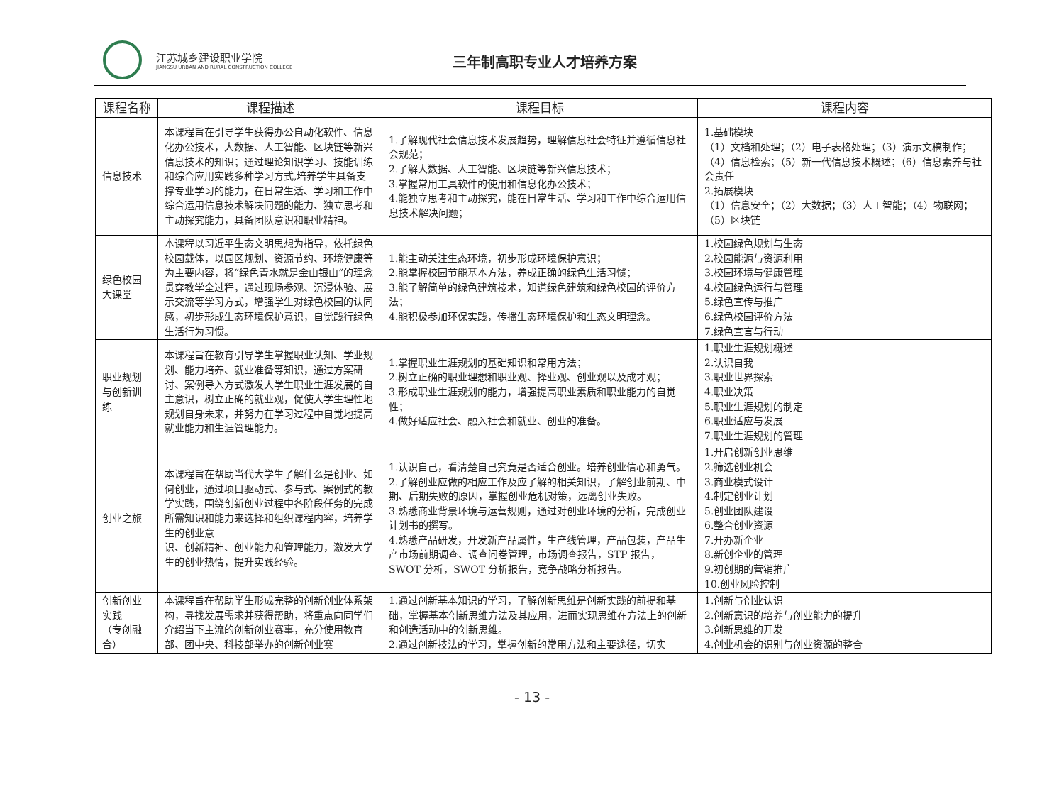江苏城乡建设职业学院
JIANGSU URBAN AND RURAL CONSTRUCTION COLLEGE
三年制高职专业人才培养方案
| 课程名称 | 课程描述 | 课程目标 | 课程内容 |
| --- | --- | --- | --- |
| 信息技术 | 本课程旨在引导学生获得办公自动化软件、信息化办公技术，大数据、人工智能、区块链等新兴信息技术的知识；通过理论知识学习、技能训练和综合应用实践多种学习方式,培养学生具备支撑专业学习的能力，在日常生活、学习和工作中综合运用信息技术解决问题的能力、独立思考和主动探究能力，具备团队意识和职业精神。 | 1.了解现代社会信息技术发展趋势，理解信息社会特征并遵循信息社会规范； 2.了解大数据、人工智能、区块链等新兴信息技术； 3.掌握常用工具软件的使用和信息化办公技术； 4.能独立思考和主动探究，能在日常生活、学习和工作中综合运用信息技术解决问题； | 1.基础模块 （1）文档和处理；（2）电子表格处理；（3）演示文稿制作；（4）信息检索；（5）新一代信息技术概述；（6）信息素养与社会责任 2.拓展模块 （1）信息安全；（2）大数据；（3）人工智能；（4）物联网；（5）区块链 |
| 绿色校园大课堂 | 本课程以习近平生态文明思想为指导，依托绿色校园载体，以园区规划、资源节约、环境健康等为主要内容，将“绿色青水就是金山银山”的理念贯穿教学全过程，通过现场参观、沉浸体验、展示交流等学习方式，增强学生对绿色校园的认同感，初步形成生态环境保护意识，自觉践行绿色生活行为习惯。 | 1.能主动关注生态环境，初步形成环境保护意识； 2.能掌握校园节能基本方法，养成正确的绿色生活习惯； 3.能了解简单的绿色建筑技术，知道绿色建筑和绿色校园的评价方法； 4.能积极参加环保实践，传播生态环境保护和生态文明理念。 | 1.校园绿色规划与生态 2.校园能源与资源利用 3.校园环境与健康管理 4.校园绿色运行与管理 5.绿色宣传与推广 6.绿色校园评价方法 7.绿色宣言与行动 |
| 职业规划与创新训练 | 本课程旨在教育引导学生掌握职业认知、学业规划、能力培养、就业准备等知识，通过方案研讨、案例导入方式激发大学生职业生涯发展的自主意识，树立正确的就业观，促使大学生理性地规划自身未来，并努力在学习过程中自觉地提高就业能力和生涯管理能力。 | 1.掌握职业生涯规划的基础知识和常用方法； 2.树立正确的职业理想和职业观、择业观、创业观以及成才观； 3.形成职业生涯规划的能力，增强提高职业素质和职业能力的自觉性； 4.做好适应社会、融入社会和就业、创业的准备。 | 1.职业生涯规划概述 2.认识自我 3.职业世界探索 4.职业决策 5.职业生涯规划的制定 6.职业适应与发展 7.职业生涯规划的管理 |
| 创业之旅 | 本课程旨在帮助当代大学生了解什么是创业、如何创业，通过项目驱动式、参与式、案例式的教学实践，围绕创新创业过程中各阶段任务的完成所需知识和能力来选择和组织课程内容，培养学生的创业意 识、创新精神、创业能力和管理能力，激发大学生的创业热情，提升实践经验。 | 1.认识自己，看清楚自己究竟是否适合创业。培养创业信心和勇气。 2.了解创业应做的相应工作及应了解的相关知识，了解创业前期、中期、后期失败的原因，掌握创业危机对策，远离创业失败。 3.熟悉商业背景环境与运营规则，通过对创业环境的分析，完成创业计划书的撰写。 4.熟悉产品研发，开发新产品属性，生产线管理，产品包装，产品生产市场前期调查、调查问卷管理，市场调查报告，STP 报告，SWOT 分析，SWOT 分析报告，竞争战略分析报告。 | 1.开启创新创业思维 2.筛选创业机会 3.商业模式设计 4.制定创业计划 5.创业团队建设 6.整合创业资源 7.开办新企业 8.新创企业的管理 9.初创期的营销推广 10.创业风险控制 |
| 创新创业实践 （专创融合） | 本课程旨在帮助学生形成完整的创新创业体系架构，寻找发展需求并获得帮助，将重点向同学们介绍当下主流的创新创业赛事，充分使用教育部、团中央、科技部举办的创新创业赛 | 1.通过创新基本知识的学习，了解创新思维是创新实践的前提和基础，掌握基本创新思维方法及其应用，进而实现思维在方法上的创新和创造活动中的创新思维。 2.通过创新技法的学习，掌握创新的常用方法和主要途径，切实 | 1.创新与创业认识 2.创新意识的培养与创业能力的提升 3.创新思维的开发 4.创业机会的识别与创业资源的整合 |
- 13 -